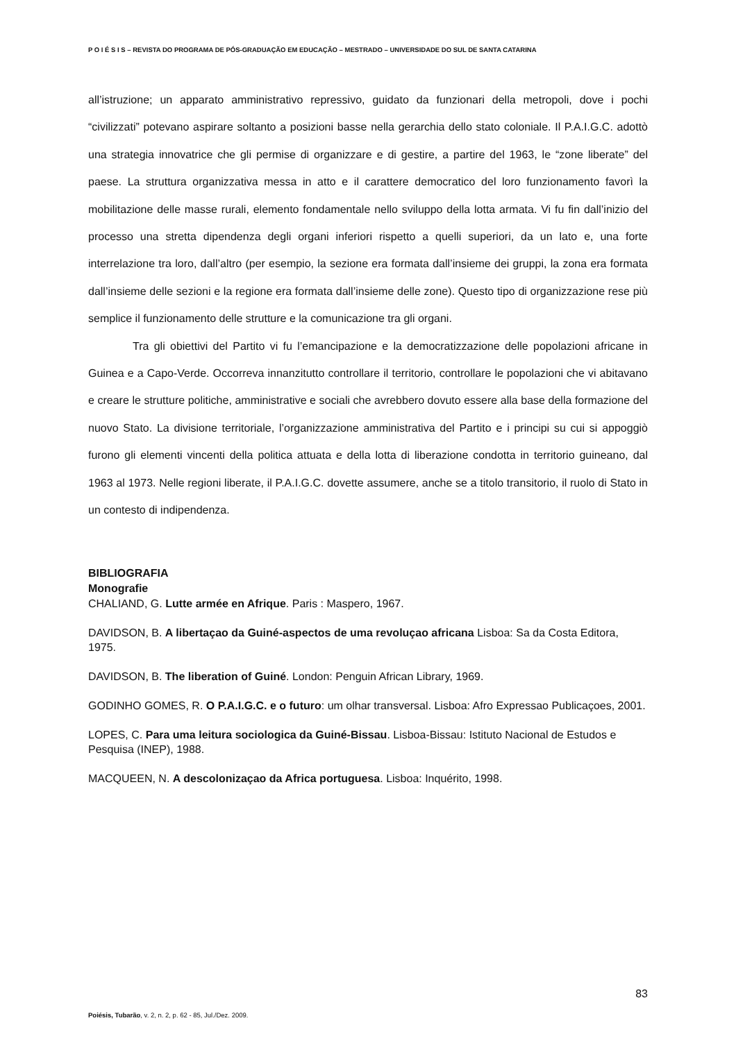P O I É S I S – REVISTA DO PROGRAMA DE PÓS-GRADUAÇÃO EM EDUCAÇÃO – MESTRADO – UNIVERSIDADE DO SUL DE SANTA CATARINA
all’istruzione; un apparato amministrativo repressivo, guidato da funzionari della metropoli, dove i pochi “civilizzati” potevano aspirare soltanto a posizioni basse nella gerarchia dello stato coloniale. Il P.A.I.G.C. adottò una strategia innovatrice che gli permise di organizzare e di gestire, a partire del 1963, le “zone liberate” del paese. La struttura organizzativa messa in atto e il carattere democratico del loro funzionamento favorì la mobilitazione delle masse rurali, elemento fondamentale nello sviluppo della lotta armata. Vi fu fin dall’inizio del processo una stretta dipendenza degli organi inferiori rispetto a quelli superiori, da un lato e, una forte interrelazione tra loro, dall’altro (per esempio, la sezione era formata dall’insieme dei gruppi, la zona era formata dall’insieme delle sezioni e la regione era formata dall’insieme delle zone). Questo tipo di organizzazione rese più semplice il funzionamento delle strutture e la comunicazione tra gli organi.
Tra gli obiettivi del Partito vi fu l’emancipazione e la democratizzazione delle popolazioni africane in Guinea e a Capo-Verde. Occorreva innanzitutto controllare il territorio, controllare le popolazioni che vi abitavano e creare le strutture politiche, amministrative e sociali che avrebbero dovuto essere alla base della formazione del nuovo Stato. La divisione territoriale, l’organizzazione amministrativa del Partito e i principi su cui si appoggiò furono gli elementi vincenti della politica attuata e della lotta di liberazione condotta in territorio guineano, dal 1963 al 1973. Nelle regioni liberate, il P.A.I.G.C. dovette assumere, anche se a titolo transitorio, il ruolo di Stato in un contesto di indipendenza.
BIBLIOGRAFIA
Monografie
CHALIAND, G. Lutte armée en Afrique. Paris : Maspero, 1967.
DAVIDSON, B. A libertaçao da Guiné-aspectos de uma revoluçao africana Lisboa: Sa da Costa Editora, 1975.
DAVIDSON, B. The liberation of Guiné. London: Penguin African Library, 1969.
GODINHO GOMES, R. O P.A.I.G.C. e o futuro: um olhar transversal. Lisboa: Afro Expressao Publicaçoes, 2001.
LOPES, C. Para uma leitura sociologica da Guiné-Bissau. Lisboa-Bissau: Istituto Nacional de Estudos e Pesquisa (INEP), 1988.
MACQUEEN, N. A descolonizaçao da Africa portuguesa. Lisboa: Inquérito, 1998.
83
Poiésis, Tubarão, v. 2, n. 2, p. 62 - 85, Jul./Dez. 2009.